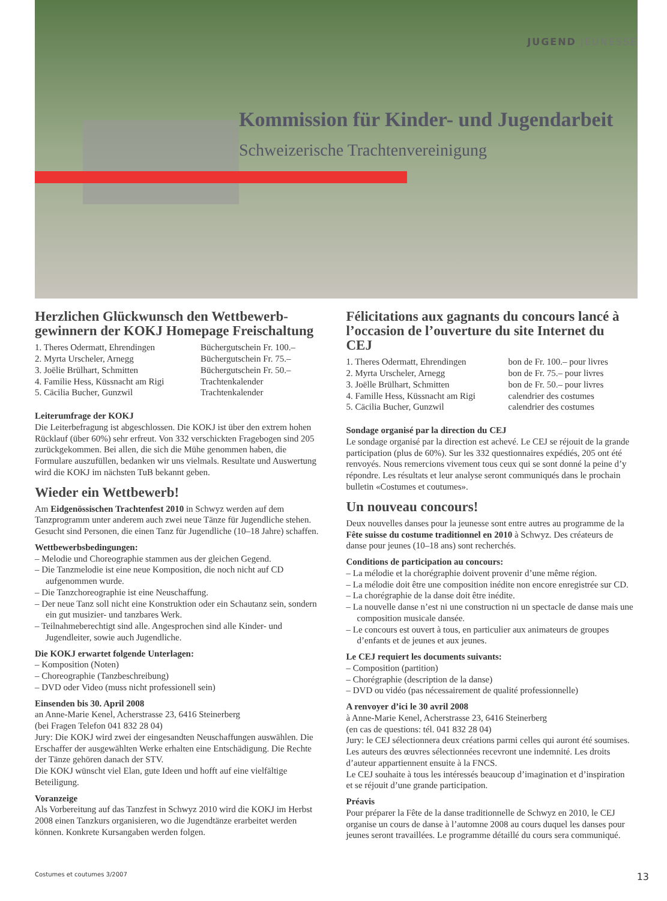JUGEND JEUNESSE
Kommission für Kinder- und Jugendarbeit
Schweizerische Trachtenvereinigung
Herzlichen Glückwunsch den Wettbewerb-gewinnern der KOKJ Homepage Freischaltung
| 1. Theres Odermatt, Ehrendingen | Büchergutschein Fr. 100.– |
| 2. Myrta Urscheler, Arnegg | Büchergutschein Fr. 75.– |
| 3. Joëlie Brülhart, Schmitten | Büchergutschein Fr. 50.– |
| 4. Familie Hess, Küssnacht am Rigi | Trachtenkalender |
| 5. Cäcilia Bucher, Gunzwil | Trachtenkalender |
Leiterumfrage der KOKJ
Die Leiterbefragung ist abgeschlossen. Die KOKJ ist über den extrem hohen Rücklauf (über 60%) sehr erfreut. Von 332 verschickten Fragebogen sind 205 zurückgekommen. Bei allen, die sich die Mühe genommen haben, die Formulare auszufüllen, bedanken wir uns vielmals. Resultate und Auswertung wird die KOKJ im nächsten TuB bekannt geben.
Wieder ein Wettbewerb!
Am Eidgenössischen Trachtenfest 2010 in Schwyz werden auf dem Tanzprogramm unter anderem auch zwei neue Tänze für Jugendliche stehen. Gesucht sind Personen, die einen Tanz für Jugendliche (10–18 Jahre) schaffen.
Wettbewerbsbedingungen:
– Melodie und Choreographie stammen aus der gleichen Gegend.
– Die Tanzmelodie ist eine neue Komposition, die noch nicht auf CD aufgenommen wurde.
– Die Tanzchoreographie ist eine Neuschaffung.
– Der neue Tanz soll nicht eine Konstruktion oder ein Schautanz sein, sondern ein gut musizier- und tanzbares Werk.
– Teilnahmeberechtigt sind alle. Angesprochen sind alle Kinder- und Jugendleiter, sowie auch Jugendliche.
Die KOKJ erwartet folgende Unterlagen:
– Komposition (Noten)
– Choreographie (Tanzbeschreibung)
– DVD oder Video (muss nicht professionell sein)
Einsenden bis 30. April 2008
an Anne-Marie Kenel, Acherstrasse 23, 6416 Steinerberg
(bei Fragen Telefon 041 832 28 04)
Jury: Die KOKJ wird zwei der eingesandten Neuschaffungen auswählen. Die Erschaffer der ausgewählten Werke erhalten eine Entschädigung. Die Rechte der Tänze gehören danach der STV.
Die KOKJ wünscht viel Elan, gute Ideen und hofft auf eine vielfältige Beteiligung.
Voranzeige
Als Vorbereitung auf das Tanzfest in Schwyz 2010 wird die KOKJ im Herbst 2008 einen Tanzkurs organisieren, wo die Jugendtänze erarbeitet werden können. Konkrete Kursangaben werden folgen.
Félicitations aux gagnants du concours lancé à l’occasion de l’ouverture du site Internet du CEJ
| 1. Theres Odermatt, Ehrendingen | bon de Fr. 100.– pour livres |
| 2. Myrta Urscheler, Arnegg | bon de Fr. 75.– pour livres |
| 3. Joëlle Brülhart, Schmitten | bon de Fr. 50.– pour livres |
| 4. Famille Hess, Küssnacht am Rigi | calendrier des costumes |
| 5. Cäcilia Bucher, Gunzwil | calendrier des costumes |
Sondage organisé par la direction du CEJ
Le sondage organisé par la direction est achevé. Le CEJ se réjouit de la grande participation (plus de 60%). Sur les 332 questionnaires expédiés, 205 ont été renvoyés. Nous remercions vivement tous ceux qui se sont donné la peine d’y répondre. Les résultats et leur analyse seront communiqués dans le prochain bulletin «Costumes et coutumes».
Un nouveau concours!
Deux nouvelles danses pour la jeunesse sont entre autres au programme de la Fête suisse du costume traditionnel en 2010 à Schwyz. Des créateurs de danse pour jeunes (10–18 ans) sont recherchés.
Conditions de participation au concours:
– La mélodie et la chorégraphie doivent provenir d’une même région.
– La mélodie doit être une composition inédite non encore enregistrée sur CD.
– La chorégraphie de la danse doit être inédite.
– La nouvelle danse n’est ni une construction ni un spectacle de danse mais une composition musicale dansée.
– Le concours est ouvert à tous, en particulier aux animateurs de groupes d’enfants et de jeunes et aux jeunes.
Le CEJ requiert les documents suivants:
– Composition (partition)
– Chorégraphie (description de la danse)
– DVD ou vidéo (pas nécessairement de qualité professionnelle)
A renvoyer d’ici le 30 avril 2008
à Anne-Marie Kenel, Acherstrasse 23, 6416 Steinerberg
(en cas de questions: tél. 041 832 28 04)
Jury: le CEJ sélectionnera deux créations parmi celles qui auront été soumises. Les auteurs des œuvres sélectionnées recevront une indemnité. Les droits d’auteur appartiennent ensuite à la FNCS.
Le CEJ souhaite à tous les intéressés beaucoup d’imagination et d’inspiration et se réjouit d’une grande participation.
Préavis
Pour préparer la Fête de la danse traditionnelle de Schwyz en 2010, le CEJ organise un cours de danse à l’automne 2008 au cours duquel les danses pour jeunes seront travaillées. Le programme détaillé du cours sera communiqué.
Costumes et coutumes 3/2007 13